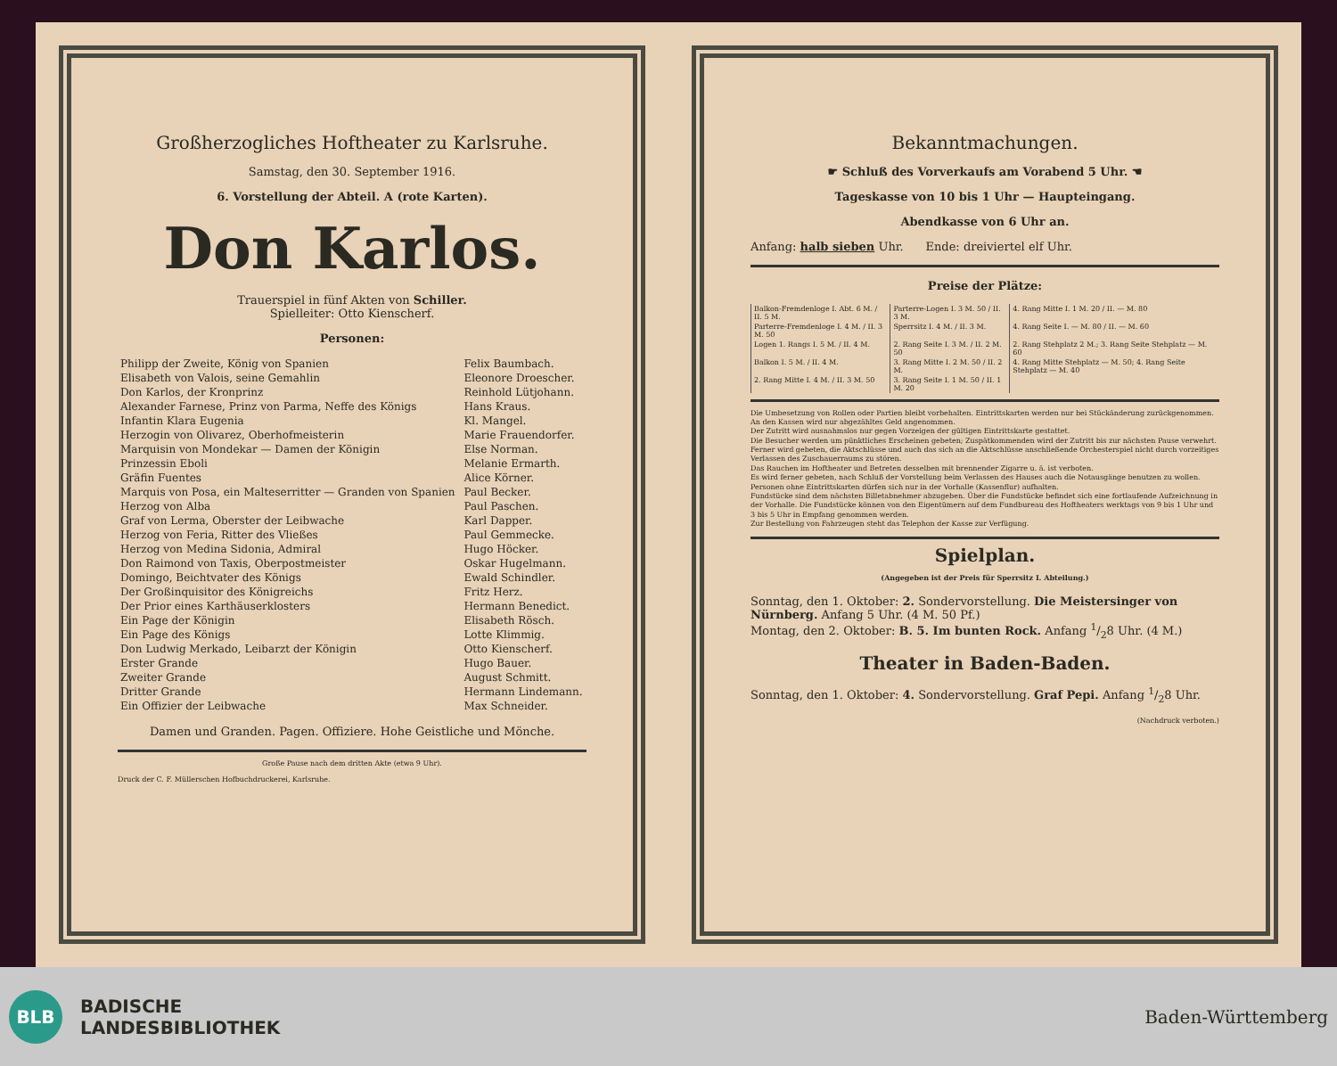Großherzogliches Hoftheater zu Karlsruhe.
Samstag, den 30. September 1916.
6. Vorstellung der Abteil. A (rote Karten).
Don Karlos.
Trauerspiel in fünf Akten von Schiller.
Spielleiter: Otto Kienscherf.
Personen:
| Philipp der Zweite, König von Spanien | Felix Baumbach. |
| Elisabeth von Valois, seine Gemahlin | Eleonore Droescher. |
| Don Karlos, der Kronprinz | Reinhold Lütjohann. |
| Alexander Farnese, Prinz von Parma, Neffe des Königs | Hans Kraus. |
| Infantin Klara Eugenia | Kl. Mangel. |
| Herzogin von Olivarez, Oberhofmeisterin | Marie Frauendorfer. |
| Marquisin von Mondekar — Damen der Königin | Else Norman. |
| Prinzessin Eboli | Melanie Ermarth. |
| Gräfin Fuentes | Alice Körner. |
| Marquis von Posa, ein Malteserritter — Granden von Spanien | Paul Becker. |
| Herzog von Alba | Paul Paschen. |
| Graf von Lerma, Oberster der Leibwache | Karl Dapper. |
| Herzog von Feria, Ritter des Vließes | Paul Gemmecke. |
| Herzog von Medina Sidonia, Admiral | Hugo Höcker. |
| Don Raimond von Taxis, Oberpostmeister | Oskar Hugelmann. |
| Domingo, Beichtvater des Königs | Ewald Schindler. |
| Der Großinquisitor des Königreichs | Fritz Herz. |
| Der Prior eines Karthäuserklosters | Hermann Benedict. |
| Ein Page der Königin | Elisabeth Rösch. |
| Ein Page des Königs | Lotte Klimmig. |
| Don Ludwig Merkado, Leibarzt der Königin | Otto Kienscherf. |
| Erster Grande | Hugo Bauer. |
| Zweiter Grande | August Schmitt. |
| Dritter Grande | Hermann Lindemann. |
| Ein Offizier der Leibwache | Max Schneider. |
Damen und Granden. Pagen. Offiziere. Hohe Geistliche und Mönche.
Große Pause nach dem dritten Akte (etwa 9 Uhr).
Druck der C. F. Müllerschen Hofbuchdruckerei, Karlsruhe.
Bekanntmachungen.
☛ Schluß des Vorverkaufs am Vorabend 5 Uhr. ☚
Tageskasse von 10 bis 1 Uhr — Haupteingang.
Abendkasse von 6 Uhr an.
Anfang: halb sieben Uhr. Ende: dreiviertel elf Uhr.
Preise der Plätze:
| Balkon-Fremdenloge I. Abt. 6 M. / II. 5 M. | Parterre-Logen I. 3 M. 50 / II. 3 M. | 4. Rang Mitte I. 1 M. 20 / II. — M. 80 |
| Parterre-Fremdenloge I. 4 M. / II. 3 M. 50 | Sperrsitz I. 4 M. / II. 3 M. | 4. Rang Seite I. — M. 80 / II. — M. 60 |
| Logen 1. Rangs I. 5 M. / II. 4 M. | 2. Rang Seite I. 3 M. / II. 2 M. 50 | 2. Rang Stehplatz 2 M.; 3. Rang Seite Stehplatz — M. 60 |
| Balkon I. 5 M. / II. 4 M. | 3. Rang Mitte I. 2 M. 50 / II. 2 M. | 4. Rang Mitte Stehplatz — M. 50; 4. Rang Seite Stehplatz — M. 40 |
| 2. Rang Mitte I. 4 M. / II. 3 M. 50 | 3. Rang Seite I. 1 M. 50 / II. 1 M. 20 | |
Die Umbesetzung von Rollen oder Partien bleibt vorbehalten. Eintrittskarten werden nur bei Stückänderung zurückgenommen.
An den Kassen wird nur abgezähltes Geld angenommen.
Der Zutritt wird ausnahmslos nur gegen Vorzeigen der gültigen Eintrittskarte gestattet.
Die Besucher werden um pünktliches Erscheinen gebeten; Zuspätkommenden wird der Zutritt bis zur nächsten Pause verwehrt. Ferner wird gebeten, die Aktschlüsse und auch das sich an die Aktschlüsse anschließende Orchesterspiel nicht durch vorzeitiges Verlassen des Zuschauerraums zu stören.
Das Rauchen im Hoftheater und Betreten desselben mit brennender Zigarre u. ä. ist verboten.
Es wird ferner gebeten, nach Schluß der Vorstellung beim Verlassen des Hauses auch die Notausgänge benutzen zu wollen.
Personen ohne Eintrittskarten dürfen sich nur in der Vorhalle (Kassenflur) aufhalten.
Fundstücke sind dem nächsten Billetabnehmer abzugeben. Über die Fundstücke befindet sich eine fortlaufende Aufzeichnung in der Vorhalle. Die Fundstücke können von den Eigentümern auf dem Fundbureau des Hoftheaters werktags von 9 bis 1 Uhr und 3 bis 5 Uhr in Empfang genommen werden.
Zur Bestellung von Fahrzeugen steht das Telephon der Kasse zur Verfügung.
Spielplan.
(Angegeben ist der Preis für Sperrsitz I. Abteilung.)
Sonntag, den 1. Oktober: 2. Sondervorstellung. Die Meistersinger von Nürnberg. Anfang 5 Uhr. (4 M. 50 Pf.)
Montag, den 2. Oktober: B. 5. Im bunten Rock. Anfang 1/28 Uhr. (4 M.)
Theater in Baden-Baden.
Sonntag, den 1. Oktober: 4. Sondervorstellung. Graf Pepi. Anfang 1/28 Uhr.
(Nachdruck verboten.)
BLB
BADISCHE
LANDESBIBLIOTHEK
Baden-Württemberg